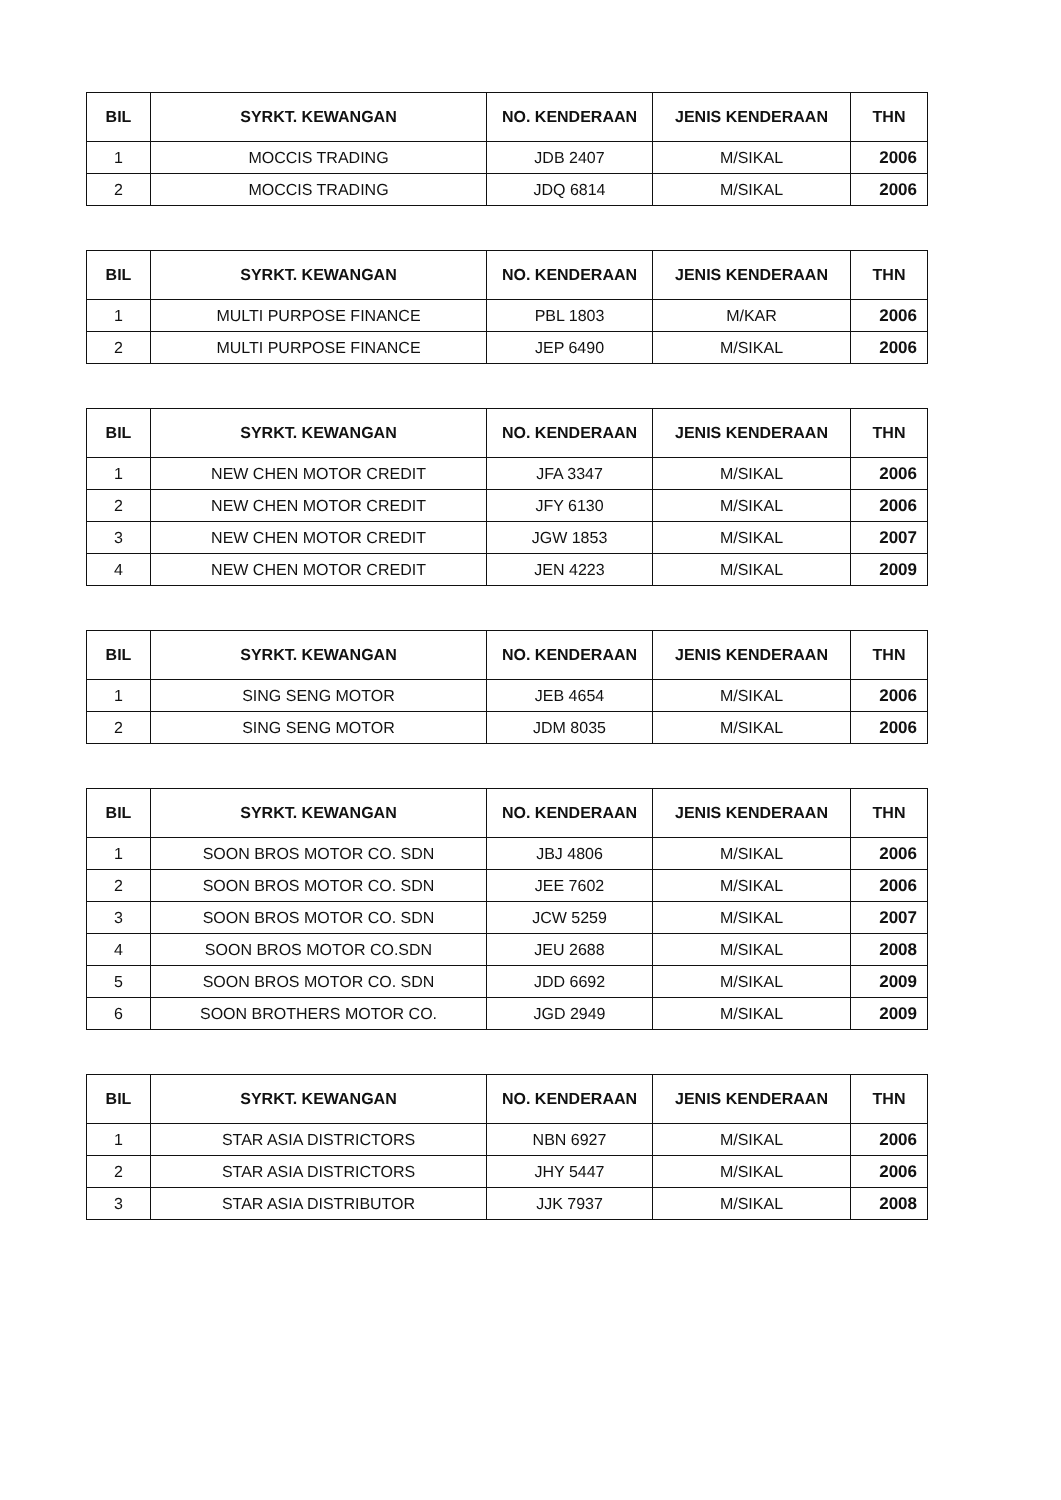| BIL | SYRKT. KEWANGAN | NO. KENDERAAN | JENIS KENDERAAN | THN |
| --- | --- | --- | --- | --- |
| 1 | MOCCIS TRADING | JDB 2407 | M/SIKAL | 2006 |
| 2 | MOCCIS TRADING | JDQ 6814 | M/SIKAL | 2006 |
| BIL | SYRKT. KEWANGAN | NO. KENDERAAN | JENIS KENDERAAN | THN |
| --- | --- | --- | --- | --- |
| 1 | MULTI PURPOSE FINANCE | PBL 1803 | M/KAR | 2006 |
| 2 | MULTI PURPOSE FINANCE | JEP 6490 | M/SIKAL | 2006 |
| BIL | SYRKT. KEWANGAN | NO. KENDERAAN | JENIS KENDERAAN | THN |
| --- | --- | --- | --- | --- |
| 1 | NEW CHEN MOTOR CREDIT | JFA 3347 | M/SIKAL | 2006 |
| 2 | NEW CHEN MOTOR CREDIT | JFY 6130 | M/SIKAL | 2006 |
| 3 | NEW CHEN MOTOR CREDIT | JGW 1853 | M/SIKAL | 2007 |
| 4 | NEW CHEN MOTOR CREDIT | JEN 4223 | M/SIKAL | 2009 |
| BIL | SYRKT. KEWANGAN | NO. KENDERAAN | JENIS KENDERAAN | THN |
| --- | --- | --- | --- | --- |
| 1 | SING SENG MOTOR | JEB 4654 | M/SIKAL | 2006 |
| 2 | SING SENG MOTOR | JDM 8035 | M/SIKAL | 2006 |
| BIL | SYRKT. KEWANGAN | NO. KENDERAAN | JENIS KENDERAAN | THN |
| --- | --- | --- | --- | --- |
| 1 | SOON BROS MOTOR CO. SDN | JBJ 4806 | M/SIKAL | 2006 |
| 2 | SOON BROS MOTOR CO. SDN | JEE 7602 | M/SIKAL | 2006 |
| 3 | SOON BROS MOTOR CO. SDN | JCW 5259 | M/SIKAL | 2007 |
| 4 | SOON BROS MOTOR CO.SDN | JEU 2688 | M/SIKAL | 2008 |
| 5 | SOON BROS MOTOR CO. SDN | JDD 6692 | M/SIKAL | 2009 |
| 6 | SOON BROTHERS MOTOR CO. | JGD 2949 | M/SIKAL | 2009 |
| BIL | SYRKT. KEWANGAN | NO. KENDERAAN | JENIS KENDERAAN | THN |
| --- | --- | --- | --- | --- |
| 1 | STAR ASIA DISTRICTORS | NBN 6927 | M/SIKAL | 2006 |
| 2 | STAR ASIA DISTRICTORS | JHY 5447 | M/SIKAL | 2006 |
| 3 | STAR ASIA DISTRIBUTOR | JJK 7937 | M/SIKAL | 2008 |